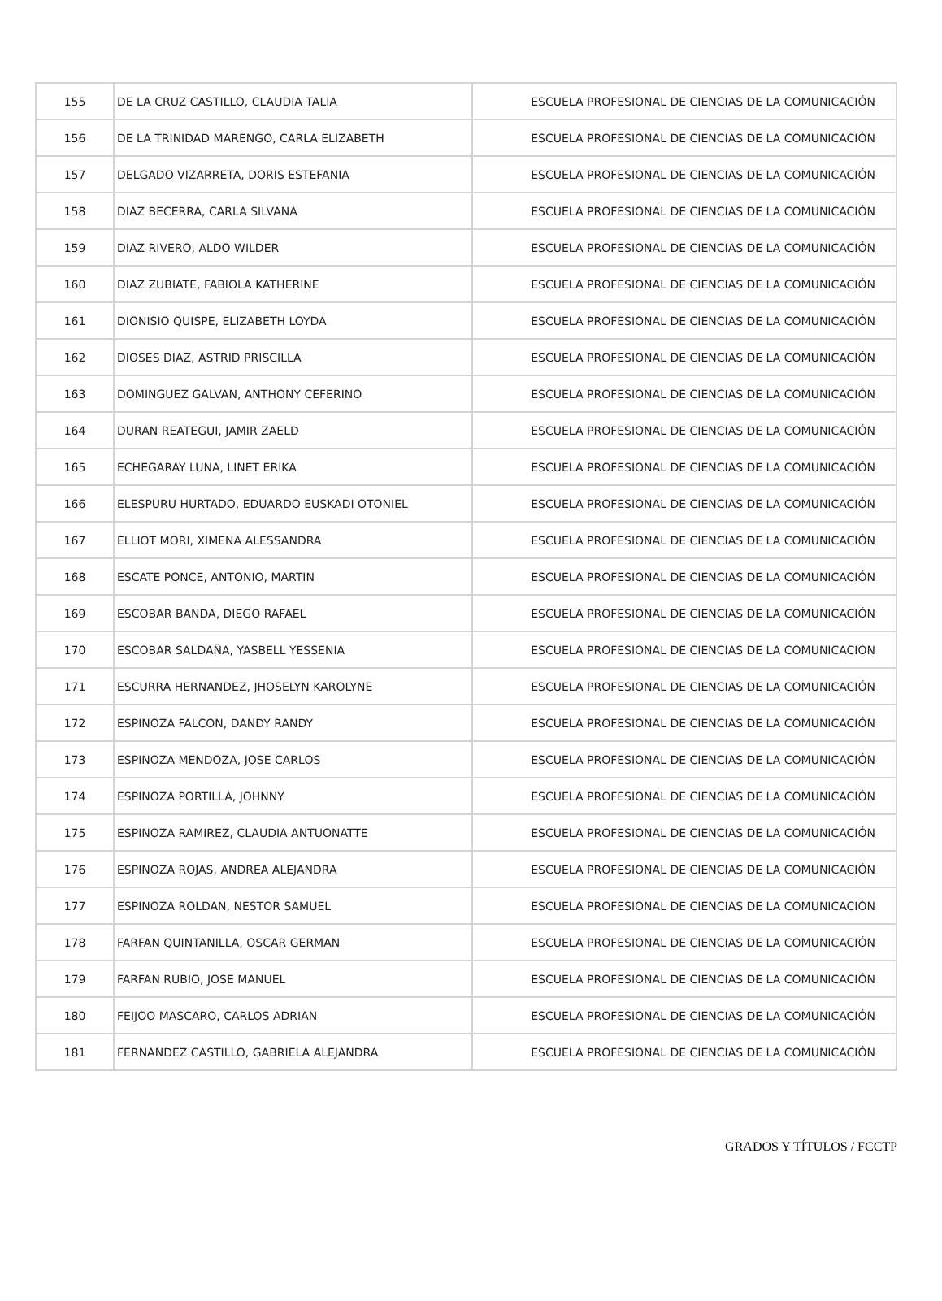| 155 | DE LA CRUZ CASTILLO, CLAUDIA TALIA | ESCUELA PROFESIONAL DE CIENCIAS DE LA COMUNICACIÓN |
| 156 | DE LA TRINIDAD MARENGO, CARLA ELIZABETH | ESCUELA PROFESIONAL DE CIENCIAS DE LA COMUNICACIÓN |
| 157 | DELGADO VIZARRETA, DORIS ESTEFANIA | ESCUELA PROFESIONAL DE CIENCIAS DE LA COMUNICACIÓN |
| 158 | DIAZ BECERRA, CARLA SILVANA | ESCUELA PROFESIONAL DE CIENCIAS DE LA COMUNICACIÓN |
| 159 | DIAZ RIVERO, ALDO WILDER | ESCUELA PROFESIONAL DE CIENCIAS DE LA COMUNICACIÓN |
| 160 | DIAZ ZUBIATE, FABIOLA KATHERINE | ESCUELA PROFESIONAL DE CIENCIAS DE LA COMUNICACIÓN |
| 161 | DIONISIO QUISPE, ELIZABETH LOYDA | ESCUELA PROFESIONAL DE CIENCIAS DE LA COMUNICACIÓN |
| 162 | DIOSES DIAZ, ASTRID PRISCILLA | ESCUELA PROFESIONAL DE CIENCIAS DE LA COMUNICACIÓN |
| 163 | DOMINGUEZ GALVAN, ANTHONY CEFERINO | ESCUELA PROFESIONAL DE CIENCIAS DE LA COMUNICACIÓN |
| 164 | DURAN REATEGUI, JAMIR ZAELD | ESCUELA PROFESIONAL DE CIENCIAS DE LA COMUNICACIÓN |
| 165 | ECHEGARAY LUNA, LINET ERIKA | ESCUELA PROFESIONAL DE CIENCIAS DE LA COMUNICACIÓN |
| 166 | ELESPURU HURTADO, EDUARDO EUSKADI OTONIEL | ESCUELA PROFESIONAL DE CIENCIAS DE LA COMUNICACIÓN |
| 167 | ELLIOT MORI, XIMENA ALESSANDRA | ESCUELA PROFESIONAL DE CIENCIAS DE LA COMUNICACIÓN |
| 168 | ESCATE PONCE, ANTONIO, MARTIN | ESCUELA PROFESIONAL DE CIENCIAS DE LA COMUNICACIÓN |
| 169 | ESCOBAR BANDA, DIEGO RAFAEL | ESCUELA PROFESIONAL DE CIENCIAS DE LA COMUNICACIÓN |
| 170 | ESCOBAR SALDAÑA, YASBELL YESSENIA | ESCUELA PROFESIONAL DE CIENCIAS DE LA COMUNICACIÓN |
| 171 | ESCURRA HERNANDEZ, JHOSELYN KAROLYNE | ESCUELA PROFESIONAL DE CIENCIAS DE LA COMUNICACIÓN |
| 172 | ESPINOZA FALCON, DANDY RANDY | ESCUELA PROFESIONAL DE CIENCIAS DE LA COMUNICACIÓN |
| 173 | ESPINOZA MENDOZA, JOSE CARLOS | ESCUELA PROFESIONAL DE CIENCIAS DE LA COMUNICACIÓN |
| 174 | ESPINOZA PORTILLA, JOHNNY | ESCUELA PROFESIONAL DE CIENCIAS DE LA COMUNICACIÓN |
| 175 | ESPINOZA RAMIREZ, CLAUDIA ANTUONATTE | ESCUELA PROFESIONAL DE CIENCIAS DE LA COMUNICACIÓN |
| 176 | ESPINOZA ROJAS, ANDREA ALEJANDRA | ESCUELA PROFESIONAL DE CIENCIAS DE LA COMUNICACIÓN |
| 177 | ESPINOZA ROLDAN, NESTOR SAMUEL | ESCUELA PROFESIONAL DE CIENCIAS DE LA COMUNICACIÓN |
| 178 | FARFAN QUINTANILLA, OSCAR GERMAN | ESCUELA PROFESIONAL DE CIENCIAS DE LA COMUNICACIÓN |
| 179 | FARFAN RUBIO, JOSE MANUEL | ESCUELA PROFESIONAL DE CIENCIAS DE LA COMUNICACIÓN |
| 180 | FEIJOO MASCARO, CARLOS ADRIAN | ESCUELA PROFESIONAL DE CIENCIAS DE LA COMUNICACIÓN |
| 181 | FERNANDEZ CASTILLO, GABRIELA ALEJANDRA | ESCUELA PROFESIONAL DE CIENCIAS DE LA COMUNICACIÓN |
GRADOS Y TÍTULOS / FCCTP